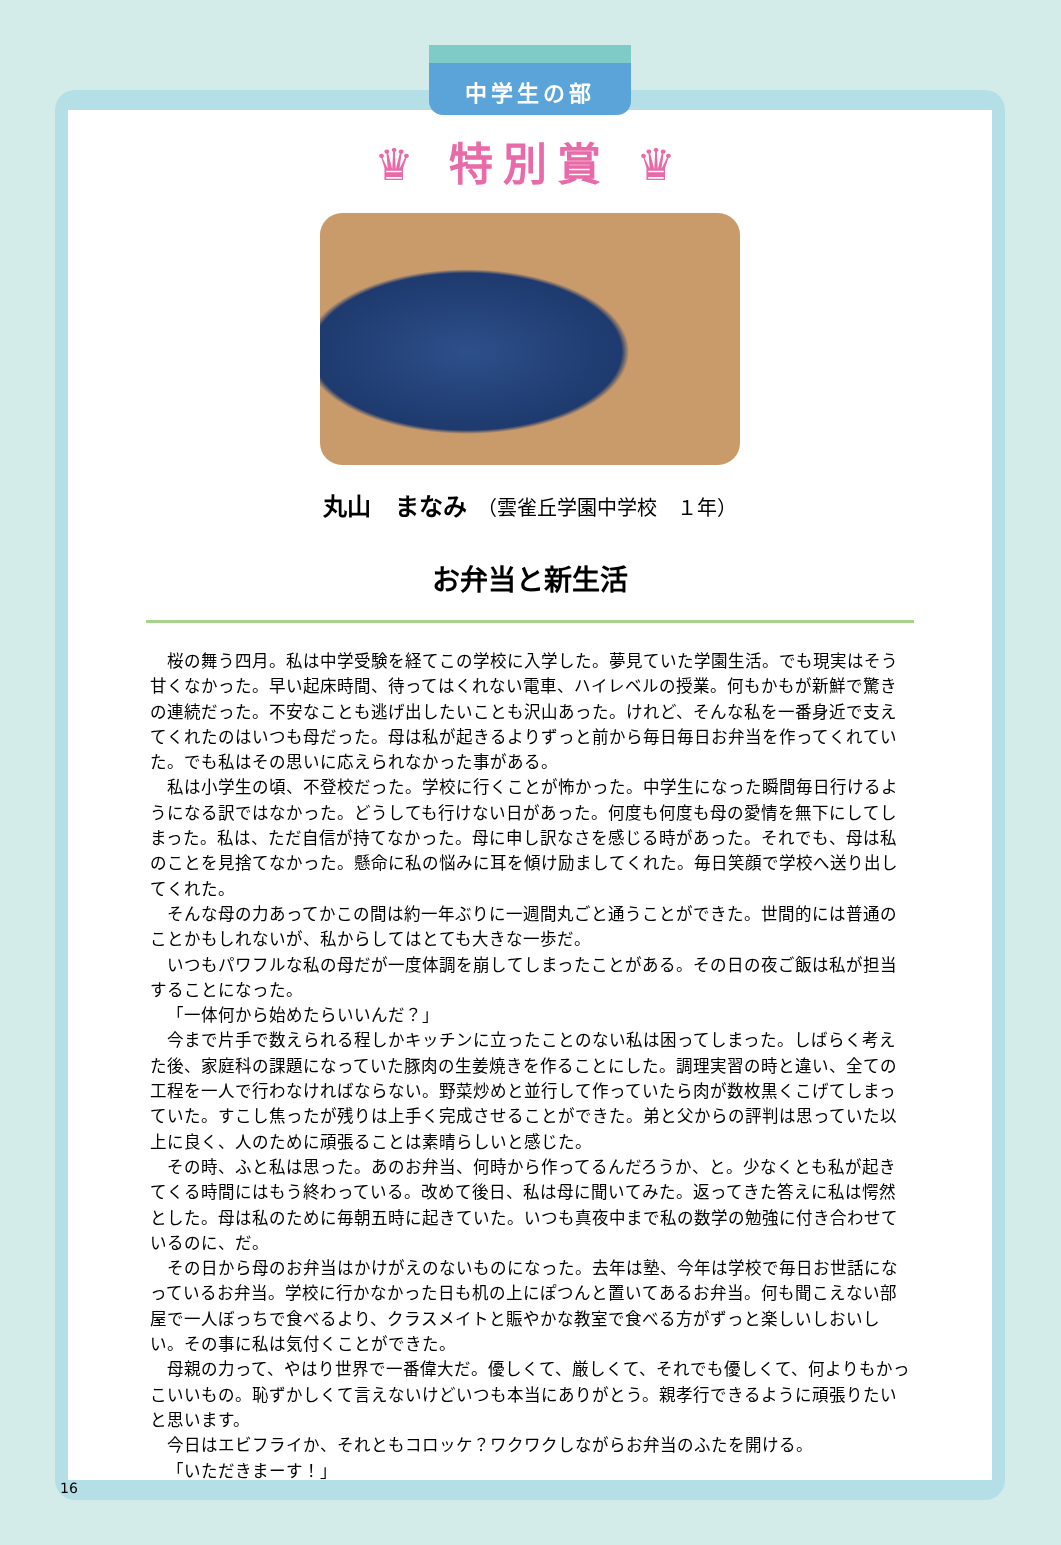中学生の部
♛ 特別賞 ♛
丸山　まなみ　（雲雀丘学園中学校　１年）
お弁当と新生活
桜の舞う四月。私は中学受験を経てこの学校に入学した。夢見ていた学園生活。でも現実はそう甘くなかった。早い起床時間、待ってはくれない電車、ハイレベルの授業。何もかもが新鮮で驚きの連続だった。不安なことも逃げ出したいことも沢山あった。けれど、そんな私を一番身近で支えてくれたのはいつも母だった。母は私が起きるよりずっと前から毎日毎日お弁当を作ってくれていた。でも私はその思いに応えられなかった事がある。
私は小学生の頃、不登校だった。学校に行くことが怖かった。中学生になった瞬間毎日行けるようになる訳ではなかった。どうしても行けない日があった。何度も何度も母の愛情を無下にしてしまった。私は、ただ自信が持てなかった。母に申し訳なさを感じる時があった。それでも、母は私のことを見捨てなかった。懸命に私の悩みに耳を傾け励ましてくれた。毎日笑顔で学校へ送り出してくれた。
そんな母の力あってかこの間は約一年ぶりに一週間丸ごと通うことができた。世間的には普通のことかもしれないが、私からしてはとても大きな一歩だ。
いつもパワフルな私の母だが一度体調を崩してしまったことがある。その日の夜ご飯は私が担当することになった。
「一体何から始めたらいいんだ？」
今まで片手で数えられる程しかキッチンに立ったことのない私は困ってしまった。しばらく考えた後、家庭科の課題になっていた豚肉の生姜焼きを作ることにした。調理実習の時と違い、全ての工程を一人で行わなければならない。野菜炒めと並行して作っていたら肉が数枚黒くこげてしまっていた。すこし焦ったが残りは上手く完成させることができた。弟と父からの評判は思っていた以上に良く、人のために頑張ることは素晴らしいと感じた。
その時、ふと私は思った。あのお弁当、何時から作ってるんだろうか、と。少なくとも私が起きてくる時間にはもう終わっている。改めて後日、私は母に聞いてみた。返ってきた答えに私は愕然とした。母は私のために毎朝五時に起きていた。いつも真夜中まで私の数学の勉強に付き合わせているのに、だ。
その日から母のお弁当はかけがえのないものになった。去年は塾、今年は学校で毎日お世話になっているお弁当。学校に行かなかった日も机の上にぽつんと置いてあるお弁当。何も聞こえない部屋で一人ぼっちで食べるより、クラスメイトと賑やかな教室で食べる方がずっと楽しいしおいしい。その事に私は気付くことができた。
母親の力って、やはり世界で一番偉大だ。優しくて、厳しくて、それでも優しくて、何よりもかっこいいもの。恥ずかしくて言えないけどいつも本当にありがとう。親孝行できるように頑張りたいと思います。
今日はエビフライか、それともコロッケ？ワクワクしながらお弁当のふたを開ける。
「いただきまーす！」
16